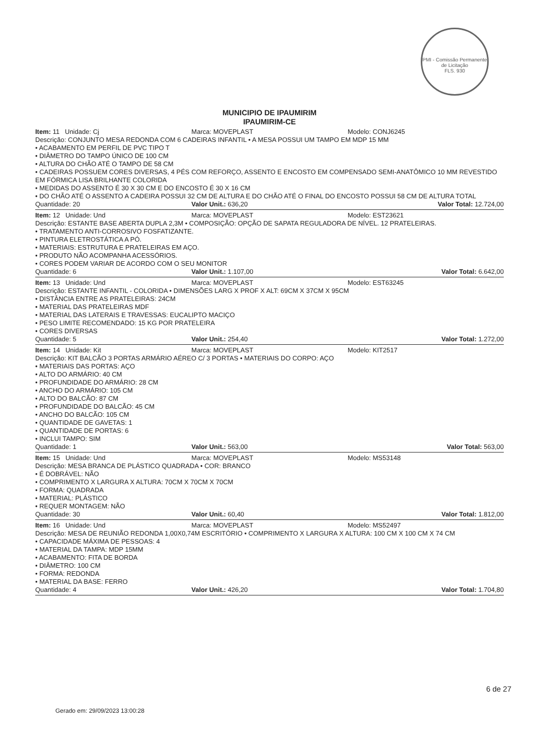PMI - Comissão Permanente de Licitação
FLS. 930
MUNICIPIO DE IPAUMIRIM
IPAUMIRIM-CE
Item: 11 Unidade: Cj Marca: MOVEPLAST Modelo: CONJ6245
Descrição: CONJUNTO MESA REDONDA COM 6 CADEIRAS INFANTIL • A MESA POSSUI UM TAMPO EM MDP 15 MM
• ACABAMENTO EM PERFIL DE PVC TIPO T
• DIÂMETRO DO TAMPO ÚNICO DE 100 CM
• ALTURA DO CHÃO ATÉ O TAMPO DE 58 CM
• CADEIRAS POSSUEM CORES DIVERSAS, 4 PÉS COM REFORÇO, ASSENTO E ENCOSTO EM COMPENSADO SEMI-ANATÔMICO 10 MM REVESTIDO EM FÓRMICA LISA BRILHANTE COLORIDA
• MEDIDAS DO ASSENTO É 30 X 30 CM E DO ENCOSTO É 30 X 16 CM
• DO CHÃO ATÉ O ASSENTO A CADEIRA POSSUI 32 CM DE ALTURA E DO CHÃO ATÉ O FINAL DO ENCOSTO POSSUI 58 CM DE ALTURA TOTAL
Quantidade: 20 Valor Unit.: 636,20 Valor Total: 12.724,00
Item: 12 Unidade: Und Marca: MOVEPLAST Modelo: EST23621
Descrição: ESTANTE BASE ABERTA DUPLA 2,3M • COMPOSIÇÃO: OPÇÃO DE SAPATA REGULADORA DE NÍVEL. 12 PRATELEIRAS.
• TRATAMENTO ANTI-CORROSIVO FOSFATIZANTE.
• PINTURA ELETROSTÁTICA A PÓ.
• MATERIAIS: ESTRUTURA E PRATELEIRAS EM AÇO.
• PRODUTO NÃO ACOMPANHA ACESSÓRIOS.
• CORES PODEM VARIAR DE ACORDO COM O SEU MONITOR
Quantidade: 6 Valor Unit.: 1.107,00 Valor Total: 6.642,00
Item: 13 Unidade: Und Marca: MOVEPLAST Modelo: EST63245
Descrição: ESTANTE INFANTIL - COLORIDA • DIMENSÕES LARG X PROF X ALT: 69CM X 37CM X 95CM
• DISTÂNCIA ENTRE AS PRATELEIRAS: 24CM
• MATERIAL DAS PRATELEIRAS MDF
• MATERIAL DAS LATERAIS E TRAVESSAS: EUCALIPTO MACIÇO
• PESO LIMITE RECOMENDADO: 15 KG POR PRATELEIRA
• CORES DIVERSAS
Quantidade: 5 Valor Unit.: 254,40 Valor Total: 1.272,00
Item: 14 Unidade: Kit Marca: MOVEPLAST Modelo: KIT2517
Descrição: KIT BALCÃO 3 PORTAS ARMÁRIO AÉREO C/ 3 PORTAS • MATERIAIS DO CORPO: AÇO
• MATERIAIS DAS PORTAS: AÇO
• ALTO DO ARMÁRIO: 40 CM
• PROFUNDIDADE DO ARMÁRIO: 28 CM
• ANCHO DO ARMÁRIO: 105 CM
• ALTO DO BALCÃO: 87 CM
• PROFUNDIDADE DO BALCÃO: 45 CM
• ANCHO DO BALCÃO: 105 CM
• QUANTIDADE DE GAVETAS: 1
• QUANTIDADE DE PORTAS: 6
• INCLUI TAMPO: SIM
Quantidade: 1 Valor Unit.: 563,00 Valor Total: 563,00
Item: 15 Unidade: Und Marca: MOVEPLAST Modelo: MS53148
Descrição: MESA BRANCA DE PLÁSTICO QUADRADA • COR: BRANCO
• É DOBRÁVEL: NÃO
• COMPRIMENTO X LARGURA X ALTURA: 70CM X 70CM X 70CM
• FORMA: QUADRADA
• MATERIAL: PLÁSTICO
• REQUER MONTAGEM: NÃO
Quantidade: 30 Valor Unit.: 60,40 Valor Total: 1.812,00
Item: 16 Unidade: Und Marca: MOVEPLAST Modelo: MS52497
Descrição: MESA DE REUNIÃO REDONDA 1,00X0,74M ESCRITÓRIO • COMPRIMENTO X LARGURA X ALTURA: 100 CM X 100 CM X 74 CM
• CAPACIDADE MÁXIMA DE PESSOAS: 4
• MATERIAL DA TAMPA: MDP 15MM
• ACABAMENTO: FITA DE BORDA
• DIÂMETRO: 100 CM
• FORMA: REDONDA
• MATERIAL DA BASE: FERRO
Quantidade: 4 Valor Unit.: 426,20 Valor Total: 1.704,80
6 de 27
Gerado em: 29/09/2023 13:00:28